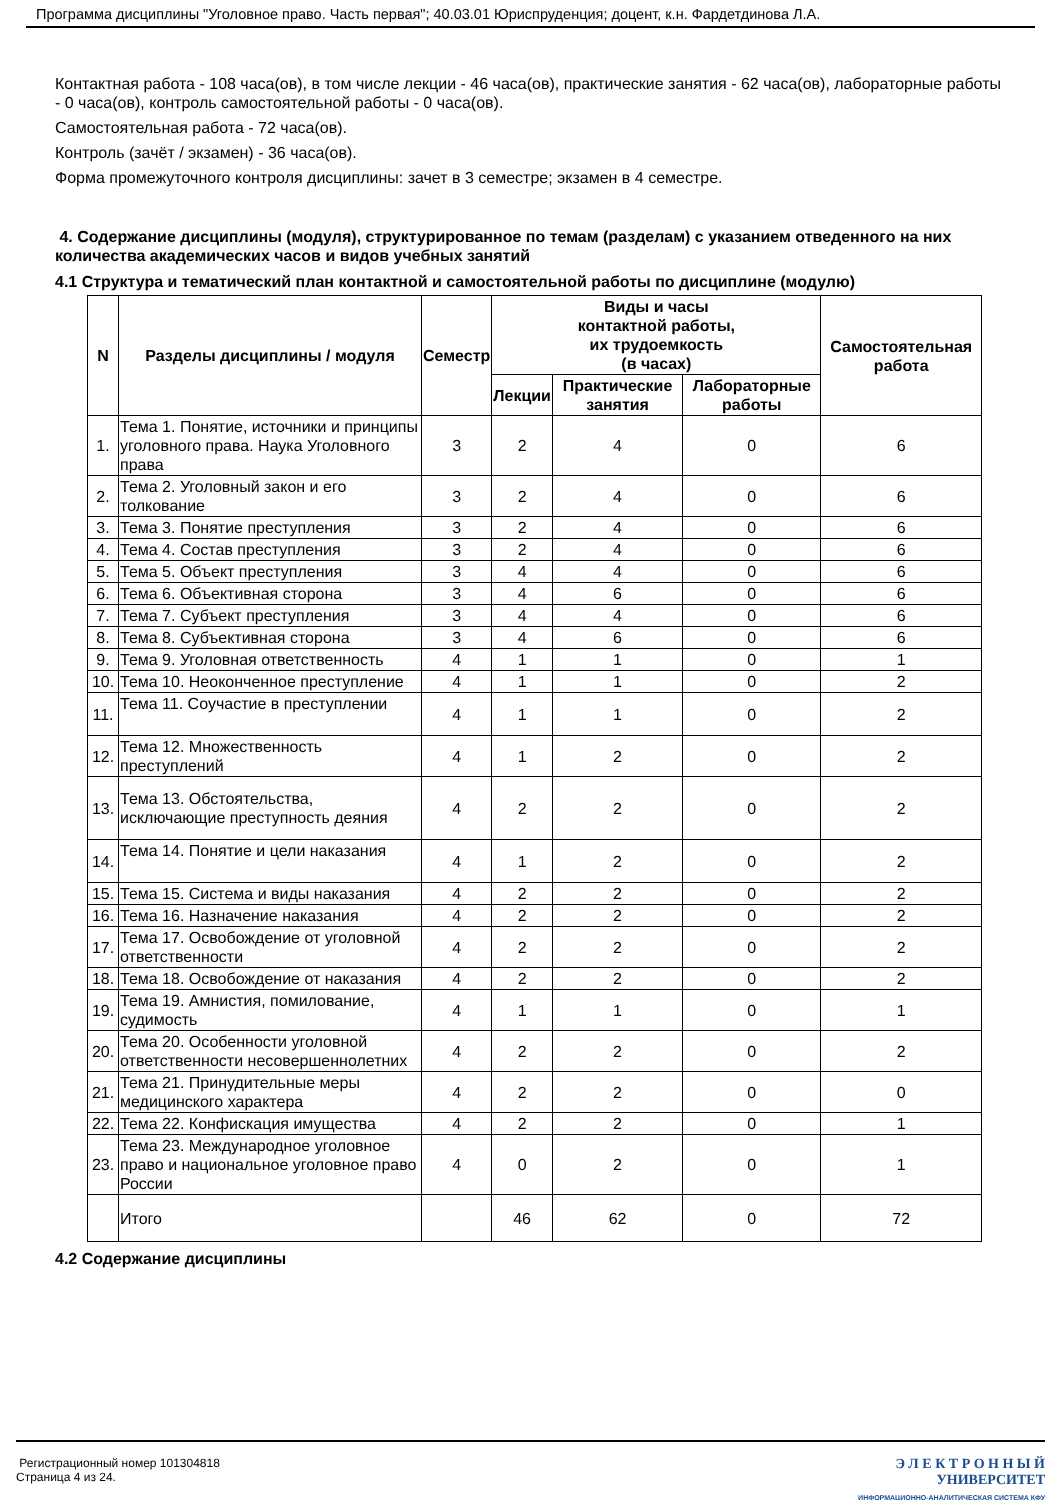Программа дисциплины "Уголовное право. Часть первая"; 40.03.01 Юриспруденция; доцент, к.н. Фардетдинова Л.А.
Контактная работа - 108 часа(ов), в том числе лекции - 46 часа(ов), практические занятия - 62 часа(ов), лабораторные работы - 0 часа(ов), контроль самостоятельной работы - 0 часа(ов).
Самостоятельная работа - 72 часа(ов).
Контроль (зачёт / экзамен) - 36 часа(ов).
Форма промежуточного контроля дисциплины: зачет в 3 семестре; экзамен в 4 семестре.
4. Содержание дисциплины (модуля), структурированное по темам (разделам) с указанием отведенного на них количества академических часов и видов учебных занятий
4.1 Структура и тематический план контактной и самостоятельной работы по дисциплине (модулю)
| N | Разделы дисциплины / модуля | Семестр | Виды и часы контактной работы, их трудоемкость (в часах) | | | Самостоятельная работа |
| --- | --- | --- | --- | --- | --- | --- |
| | | | Лекции | Практические занятия | Лабораторные работы | |
| 1. | Тема 1. Понятие, источники и принципы уголовного права. Наука Уголовного права | 3 | 2 | 4 | 0 | 6 |
| 2. | Тема 2. Уголовный закон и его толкование | 3 | 2 | 4 | 0 | 6 |
| 3. | Тема 3. Понятие преступления | 3 | 2 | 4 | 0 | 6 |
| 4. | Тема 4. Состав преступления | 3 | 2 | 4 | 0 | 6 |
| 5. | Тема 5. Объект преступления | 3 | 4 | 4 | 0 | 6 |
| 6. | Тема 6. Объективная сторона | 3 | 4 | 6 | 0 | 6 |
| 7. | Тема 7. Субъект преступления | 3 | 4 | 4 | 0 | 6 |
| 8. | Тема 8. Субъективная сторона | 3 | 4 | 6 | 0 | 6 |
| 9. | Тема 9. Уголовная ответственность | 4 | 1 | 1 | 0 | 1 |
| 10. | Тема 10. Неоконченное преступление | 4 | 1 | 1 | 0 | 2 |
| 11. | Тема 11. Соучастие в преступлении | 4 | 1 | 1 | 0 | 2 |
| 12. | Тема 12. Множественность преступлений | 4 | 1 | 2 | 0 | 2 |
| 13. | Тема 13. Обстоятельства, исключающие преступность деяния | 4 | 2 | 2 | 0 | 2 |
| 14. | Тема 14. Понятие и цели наказания | 4 | 1 | 2 | 0 | 2 |
| 15. | Тема 15. Система и виды наказания | 4 | 2 | 2 | 0 | 2 |
| 16. | Тема 16. Назначение наказания | 4 | 2 | 2 | 0 | 2 |
| 17. | Тема 17. Освобождение от уголовной ответственности | 4 | 2 | 2 | 0 | 2 |
| 18. | Тема 18. Освобождение от наказания | 4 | 2 | 2 | 0 | 2 |
| 19. | Тема 19. Амнистия, помилование, судимость | 4 | 1 | 1 | 0 | 1 |
| 20. | Тема 20. Особенности уголовной ответственности несовершеннолетних | 4 | 2 | 2 | 0 | 2 |
| 21. | Тема 21. Принудительные меры медицинского характера | 4 | 2 | 2 | 0 | 0 |
| 22. | Тема 22. Конфискация имущества | 4 | 2 | 2 | 0 | 1 |
| 23. | Тема 23. Международное уголовное право и национальное уголовное право России | 4 | 0 | 2 | 0 | 1 |
| | Итого | | 46 | 62 | 0 | 72 |
4.2 Содержание дисциплины
Регистрационный номер 101304818
Страница 4 из 24.
Э Л Е К Т Р О Н Н Ы Й
УНИВЕРСИТЕТ
ИНФОРМАЦИОННО-АНАЛИТИЧЕСКАЯ СИСТЕМА КФУ